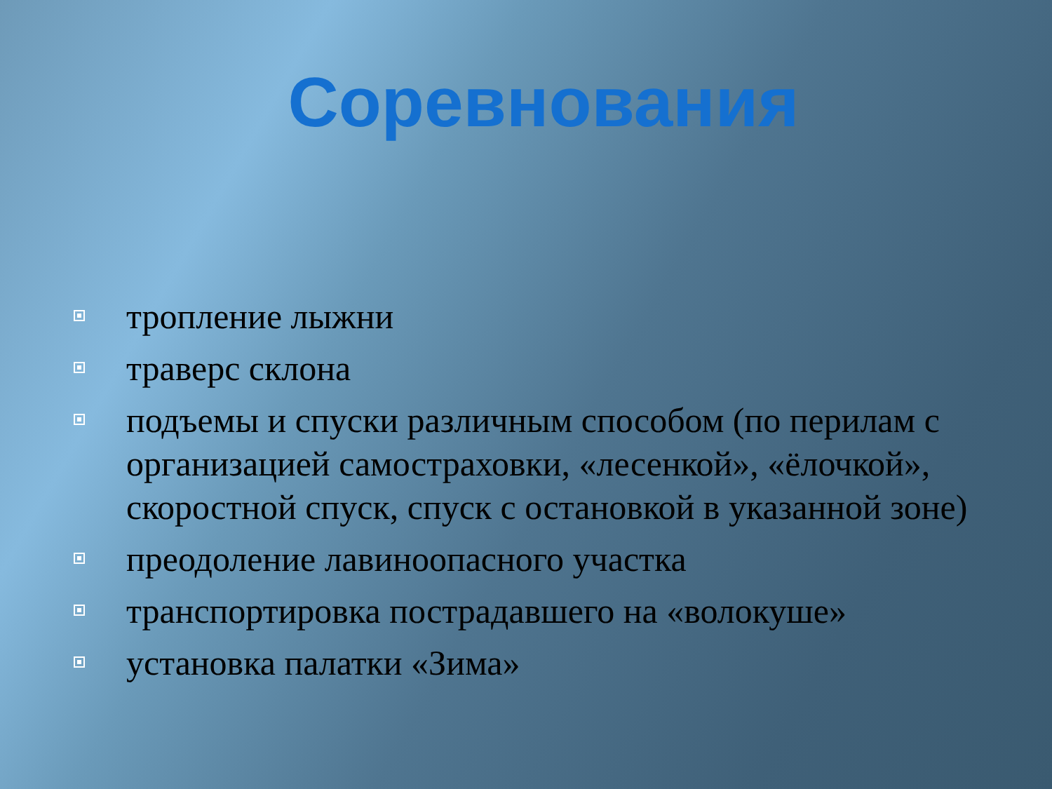Соревнования
тропление лыжни
траверс склона
подъемы и спуски различным способом (по перилам с организацией самостраховки, «лесенкой», «ёлочкой», скоростной спуск, спуск с остановкой в указанной зоне)
преодоление лавиноопасного участка
транспортировка пострадавшего на «волокуше»
установка палатки «Зима»